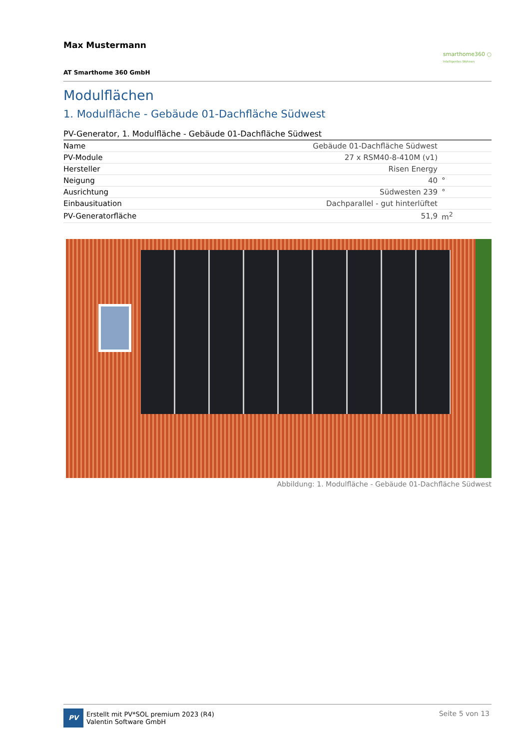Max Mustermann
smarthome360 ○
Intelligentes Wohnen
AT Smarthome 360 GmbH
Modulflächen
1. Modulfläche - Gebäude 01-Dachfläche Südwest
PV-Generator, 1. Modulfläche - Gebäude 01-Dachfläche Südwest
| Name | Gebäude 01-Dachfläche Südwest | |
| PV-Module | 27 x RSM40-8-410M (v1) | |
| Hersteller | Risen Energy | |
| Neigung | 40 | ° |
| Ausrichtung | Südwesten 239 | ° |
| Einbausituation | Dachparallel - gut hinterlüftet | |
| PV-Generatorfläche | 51,9 | m<sup>2</sup> |
Abbildung: 1. Modulfläche - Gebäude 01-Dachfläche Südwest
PV Erstellt mit PV*SOL premium 2023 (R4)
Valentin Software GmbH
Seite 5 von 13